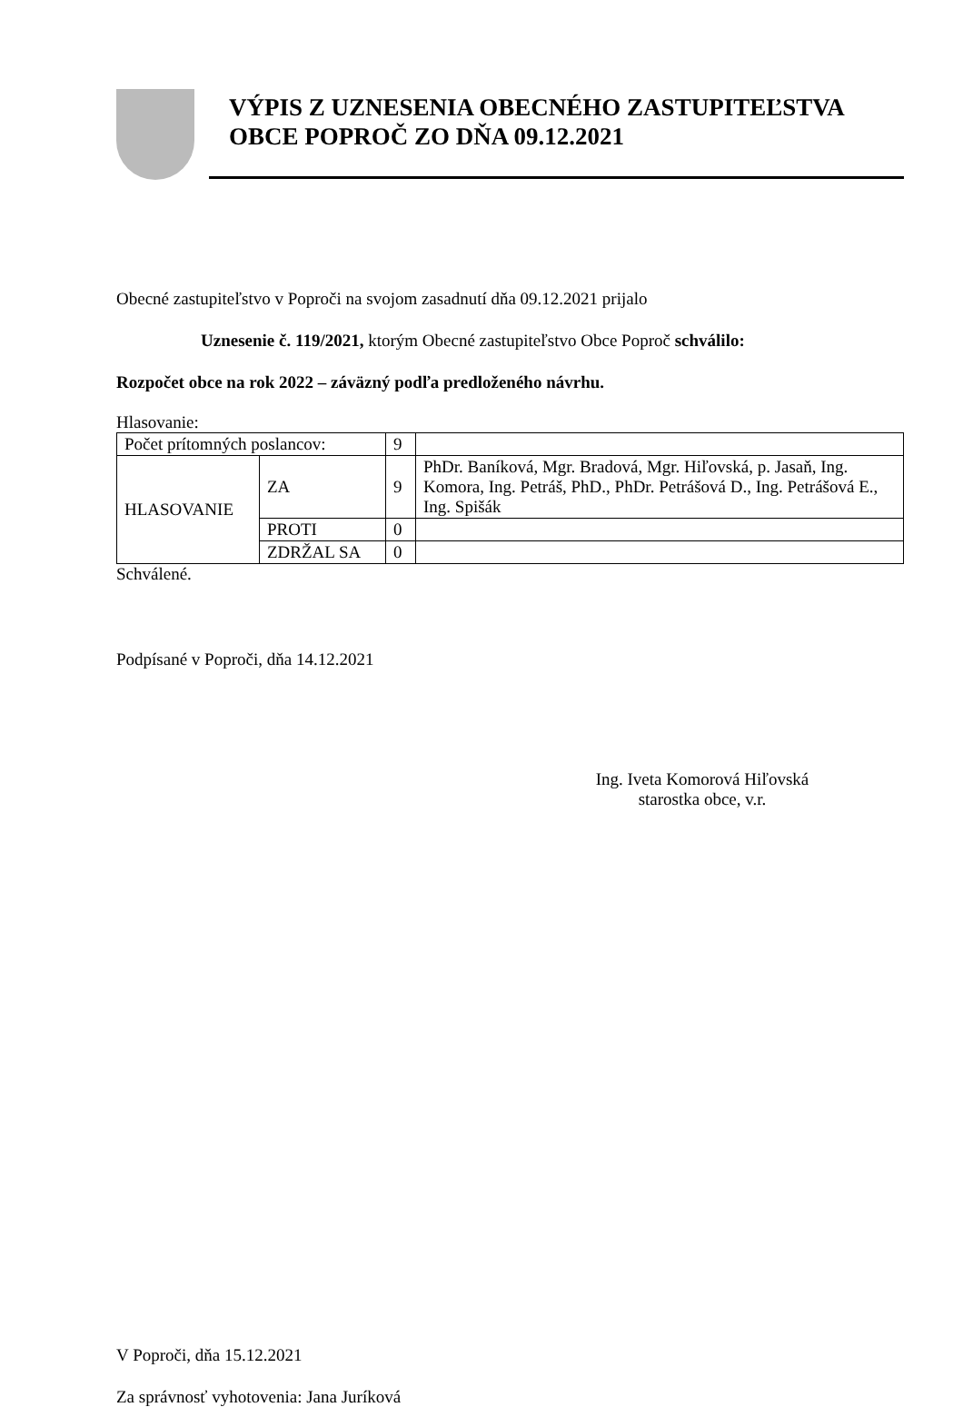VÝPIS Z UZNESENIA OBECNÉHO ZASTUPITEĽSTVA
OBCE POPROČ ZO DŇA 09.12.2021
Obecné zastupiteľstvo v Poproči na svojom zasadnutí dňa 09.12.2021 prijalo
Uznesenie č. 119/2021, ktorým Obecné zastupiteľstvo Obce Poproč schválilo:
Rozpočet obce na rok 2022 – záväzný podľa predloženého návrhu.
Hlasovanie:
| Počet prítomných poslancov: | | 9 | |
| HLASOVANIE | ZA | 9 | PhDr. Baníková, Mgr. Bradová, Mgr. Hiľovská, p. Jasaň, Ing. Komora, Ing. Petráš, PhD., PhDr. Petrášová D., Ing. Petrášová E., Ing. Spišák |
| | PROTI | 0 | |
| | ZDRŽAL SA | 0 | |
Schválené.
Podpísané v Poproči, dňa 14.12.2021
Ing. Iveta Komorová Hiľovská
starostka obce, v.r.
V Poproči, dňa 15.12.2021
Za správnosť vyhotovenia: Jana Juríková